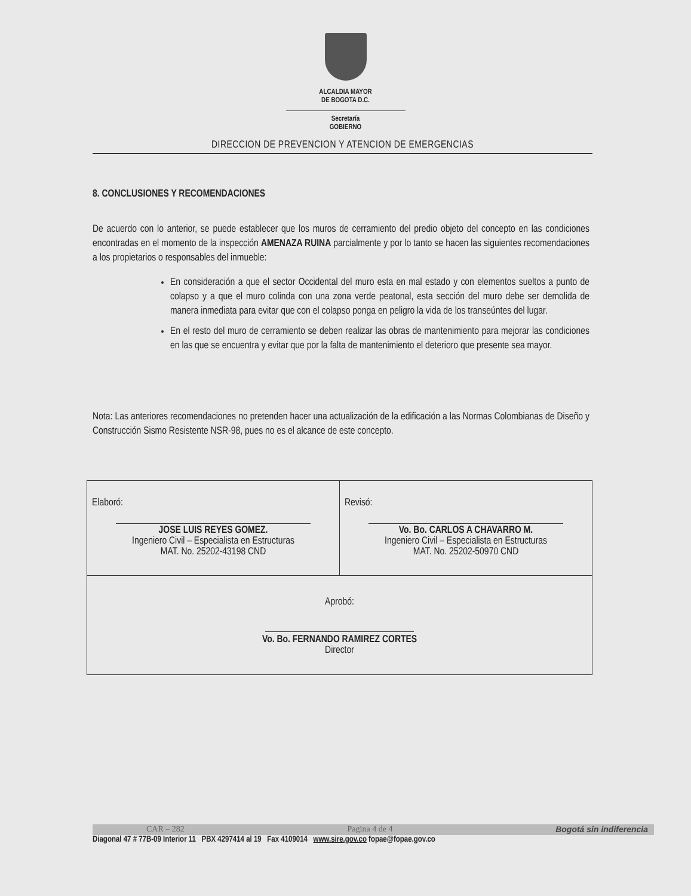ALCALDIA MAYOR
DE BOGOTA D.C.
Secretaría
GOBIERNO
DIRECCION DE PREVENCION Y ATENCION DE EMERGENCIAS
8. CONCLUSIONES Y RECOMENDACIONES
De acuerdo con lo anterior, se puede establecer que los muros de cerramiento del predio objeto del concepto en las condiciones encontradas en el momento de la inspección AMENAZA RUINA parcialmente y por lo tanto se hacen las siguientes recomendaciones a los propietarios o responsables del inmueble:
En consideración a que el sector Occidental del muro esta en mal estado y con elementos sueltos a punto de colapso y a que el muro colinda con una zona verde peatonal, esta sección del muro debe ser demolida de manera inmediata para evitar que con el colapso ponga en peligro la vida de los transeúntes del lugar.
En el resto del muro de cerramiento se deben realizar las obras de mantenimiento para mejorar las condiciones en las que se encuentra y evitar que por la falta de mantenimiento el deterioro que presente sea mayor.
Nota: Las anteriores recomendaciones no pretenden hacer una actualización de la edificación a las Normas Colombianas de Diseño y Construcción Sismo Resistente NSR-98, pues no es el alcance de este concepto.
| Elaboró: JOSE LUIS REYES GOMEZ. Ingeniero Civil – Especialista en Estructuras MAT. No. 25202-43198 CND | Revisó: Vo. Bo. CARLOS A CHAVARRO M. Ingeniero Civil – Especialista en Estructuras MAT. No. 25202-50970 CND |
| Aprobó: Vo. Bo. FERNANDO RAMIREZ CORTES Director | |
CAR – 282 Pagina 4 de 4 Bogotá sin indiferencia
Diagonal 47 # 77B-09 Interior 11 PBX 4297414 al 19 Fax 4109014 www.sire.gov.co fopae@fopae.gov.co